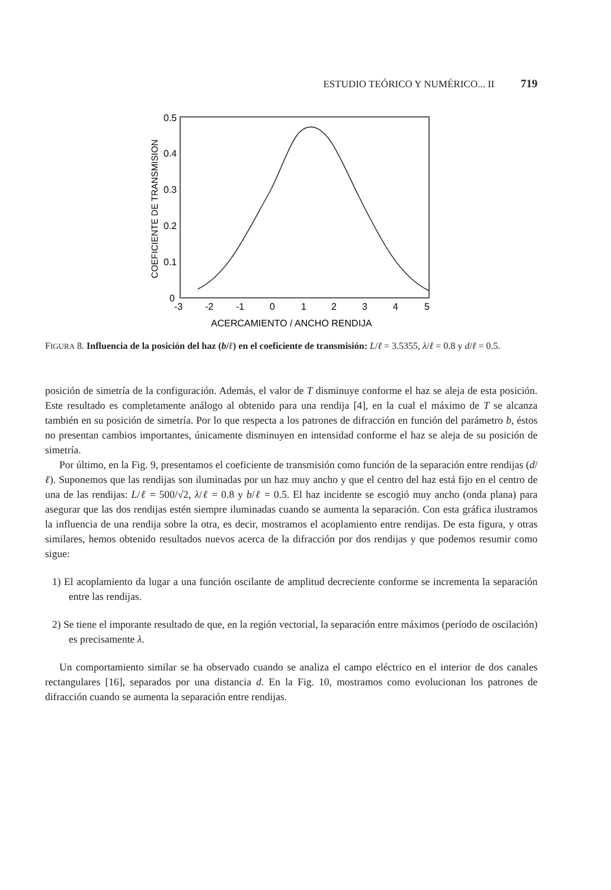ESTUDIO TEÓRICO Y NUMÉRICO... II 719
COEFICIENTE DE TRANSMISION
0.5
0.4
0.3
0.2
0.1
0
-3
-2
-1
0
1
2
3
4
5
ACERCAMIENTO / ANCHO RENDIJA
FIGURA 8. Influencia de la posición del haz (b/ℓ) en el coeficiente de transmisión: L/ℓ = 3.5355, λ/ℓ = 0.8 y d/ℓ = 0.5.
posición de simetría de la configuración. Además, el valor de T disminuye conforme el haz se aleja de esta posición. Este resultado es completamente análogo al obtenido para una rendija [4], en la cual el máximo de T se alcanza también en su posición de simetría. Por lo que respecta a los patrones de difracción en función del parámetro b, éstos no presentan cambios importantes, únicamente disminuyen en intensidad conforme el haz se aleja de su posición de simetría.
Por último, en la Fig. 9, presentamos el coeficiente de transmisión como función de la separación entre rendijas (d/ℓ). Suponemos que las rendijas son iluminadas por un haz muy ancho y que el centro del haz está fijo en el centro de una de las rendijas: L/ℓ = 500/√2, λ/ℓ = 0.8 y b/ℓ = 0.5. El haz incidente se escogió muy ancho (onda plana) para asegurar que las dos rendijas estén siempre iluminadas cuando se aumenta la separación. Con esta gráfica ilustramos la influencia de una rendija sobre la otra, es decir, mostramos el acoplamiento entre rendijas. De esta figura, y otras similares, hemos obtenido resultados nuevos acerca de la difracción por dos rendijas y que podemos resumir como sigue:
1) El acoplamiento da lugar a una función oscilante de amplitud decreciente conforme se incrementa la separación entre las rendijas.
2) Se tiene el imporante resultado de que, en la región vectorial, la separación entre máximos (período de oscilación) es precisamente λ.
Un comportamiento similar se ha observado cuando se analiza el campo eléctrico en el interior de dos canales rectangulares [16], separados por una distancia d. En la Fig. 10, mostramos como evolucionan los patrones de difracción cuando se aumenta la separación entre rendijas.